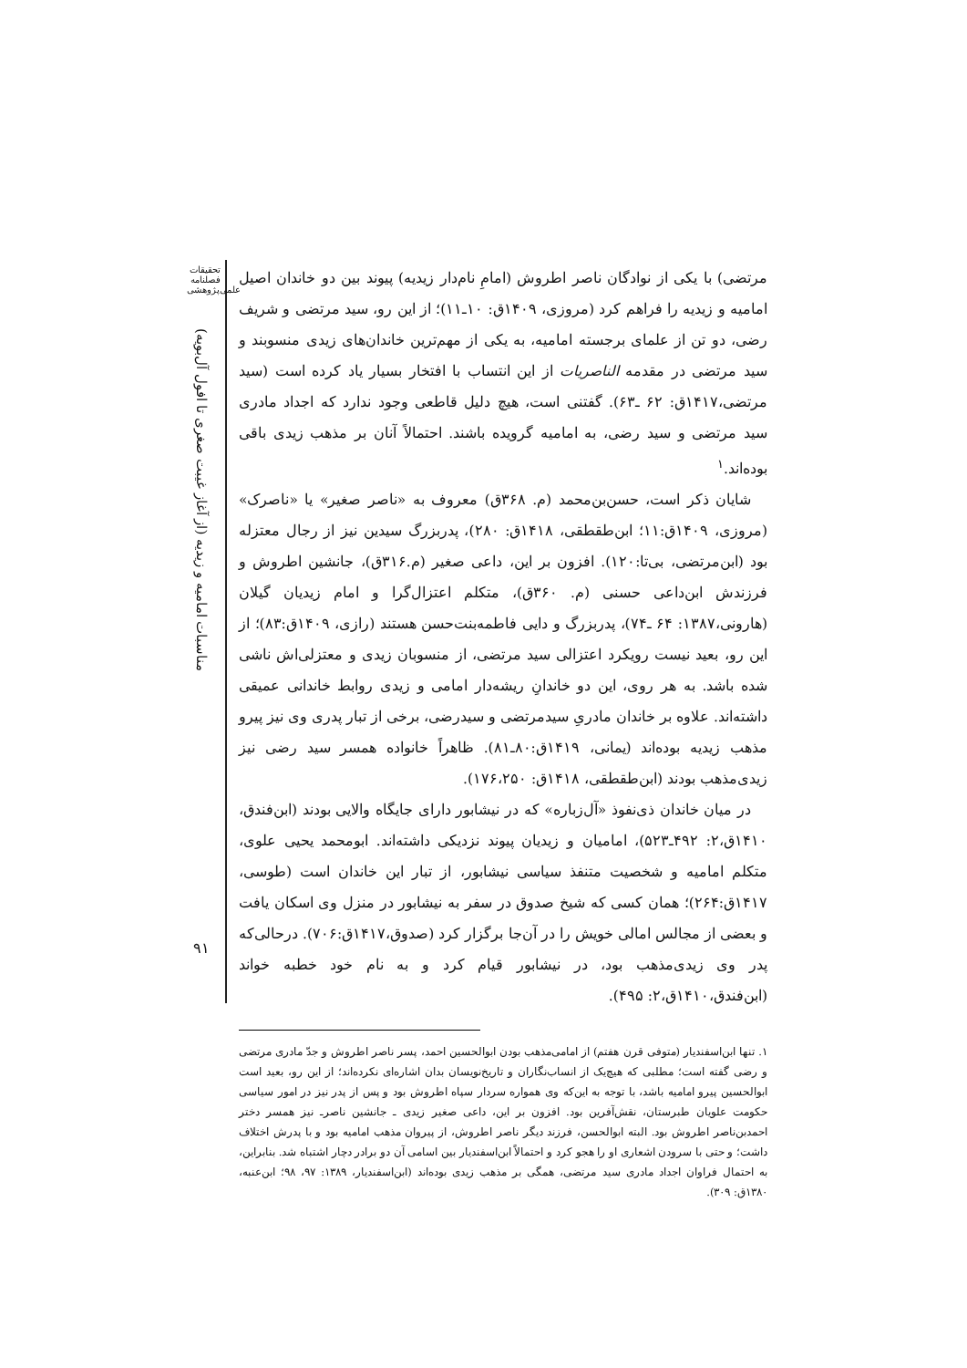تحقیقات
فصلنامه
علمی‌پژوهشی
مناسبات امامیه و زیدیه (از آغاز غیبت صغری تا افول آل‌بویه)
۹۱
مرتضی) با یکی از نوادگان ناصر اطروش (امامِ نام‌دار زیدیه) پیوند بین دو خاندان اصیل امامیه و زیدیه را فراهم کرد (مروزی، ۱۴۰۹ق: ۱۰ـ۱۱)؛ از این رو، سید مرتضی و شریف رضی، دو تن از علمای برجسته امامیه، به یکی از مهم‌ترین خاندان‌های زیدی منسوبند و سید مرتضی در مقدمه الناصریات از این انتساب با افتخار بسیار یاد کرده است (سید مرتضی،۱۴۱۷ق: ۶۲ ـ۶۳). گفتنی است، هیچ دلیل قاطعی وجود ندارد که اجداد مادری سید مرتضی و سید رضی، به امامیه گرویده باشند. احتمالاً آنان بر مذهب زیدی باقی بوده‌اند.<sup>۱</sup>
شایان ذکر است، حسن‌بن‌محمد (م. ۳۶۸ق) معروف به «ناصر صغیر» یا «ناصرک» (مروزی، ۱۴۰۹ق:۱۱؛ ابن‌طقطقی، ۱۴۱۸ق: ۲۸۰)، پدربزرگ سیدین نیز از رجال معتزله بود (ابن‌مرتضی، بی‌تا:۱۲۰). افزون بر این، داعی صغیر (م.۳۱۶ق)، جانشین اطروش و فرزندش ابن‌داعی حسنی (م. ۳۶۰ق)، متکلم اعتزال‌گرا و امام زیدیان گیلان (هارونی،۱۳۸۷: ۶۴ ـ۷۴)، پدربزرگ و دایی فاطمه‌بنت‌حسن هستند (رازی، ۱۴۰۹ق:۸۳)؛ از این رو، بعید نیست رویکرد اعتزالی سید مرتضی، از منسوبان زیدی و معتزلی‌اش ناشی شده باشد. به هر روی، این دو خاندانِ ریشه‌دار امامی و زیدی روابط خاندانی عمیقی داشته‌اند. علاوه بر خاندان مادریِ سیدمرتضی و سیدرضی، برخی از تبار پدری وی نیز پیرو مذهب زیدیه بوده‌اند (یمانی، ۱۴۱۹ق:۸۰ـ۸۱). ظاهراً خانواده همسر سید رضی نیز زیدی‌مذهب بودند (ابن‌طقطقی، ۱۴۱۸ق: ۱۷۶،۲۵۰).
در میان خاندان ذی‌نفوذ «آل‌زباره» که در نیشابور دارای جایگاه والایی بودند (ابن‌فندق، ۱۴۱۰ق،۲: ۴۹۲ـ۵۲۳)، امامیان و زیدیان پیوند نزدیکی داشته‌اند. ابومحمد یحیی علوی، متکلم امامیه و شخصیت متنفذ سیاسی نیشابور، از تبار این خاندان است (طوسی، ۱۴۱۷ق:۲۶۴)؛ همان کسی که شیخ صدوق در سفر به نیشابور در منزل وی اسکان یافت و بعضی از مجالس امالی خویش را در آن‌جا برگزار کرد (صدوق،۱۴۱۷ق:۷۰۶). درحالی‌که پدر وی زیدی‌مذهب بود، در نیشابور قیام کرد و به نام خود خطبه خواند (ابن‌فندق،۱۴۱۰ق،۲: ۴۹۵).
۱. تنها ابن‌اسفندیار (متوفی قرن هفتم) از امامی‌مذهب بودن ابوالحسین احمد، پسر ناصر اطروش و جدّ مادری مرتضی و رضی گفته است؛ مطلبی که هیچ‌یک از انساب‌نگاران و تاریخ‌نویسان بدان اشاره‌ای نکرده‌اند؛ از این رو، بعید است ابوالحسین پیرو امامیه باشد، با توجه به این‌که وی همواره سردار سپاه اطروش بود و پس از پدر نیز در امور سیاسی حکومت علویان طبرستان، نقش‌آفرین بود. افزون بر این، داعی صغیر زیدی ـ جانشین ناصرـ نیز همسر دختر احمدبن‌ناصر اطروش بود. البته ابوالحسن، فرزند دیگر ناصر اطروش، از پیروان مذهب امامیه بود و با پدرش اختلاف داشت؛ و حتی با سرودن اشعاری او را هجو کرد و احتمالاً ابن‌اسفندیار بین اسامی آن دو برادر دچار اشتباه شد. بنابراین، به احتمال فراوان اجداد مادری سید مرتضی، همگی بر مذهب زیدی بوده‌اند (ابن‌اسفندیار، ۱۳۸۹: ۹۷، ۹۸؛ ابن‌عنبه، ۱۳۸۰ق: ۳۰۹).